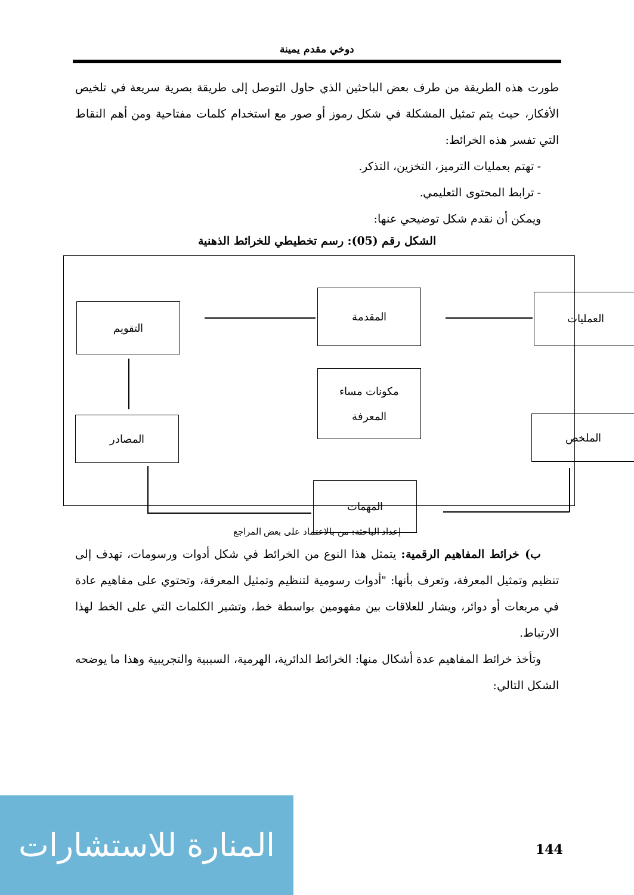دوخي مقدم يمينة
طورت هذه الطريقة من طرف بعض الباحثين الذي حاول التوصل إلى طريقة بصرية سريعة في تلخيص الأفكار، حيث يتم تمثيل المشكلة في شكل رموز أو صور مع استخدام كلمات مفتاحية ومن أهم النقاط التي تفسر هذه الخرائط:
- تهتم بعمليات الترميز، التخزين، التذكر.
- ترابط المحتوى التعليمي.
ويمكن أن نقدم شكل توضيحي عنها:
الشكل رقم (05): رسم تخطيطي للخرائط الذهنية
العمليات
المقدمة
التقويم
مكونات مساء
المعرفة
الملخص
المصادر
المهمات
إعداد الباحثة: من بالاعتماد على بعض المراجع
ب) خرائط المفاهيم الرقمية: يتمثل هذا النوع من الخرائط في شكل أدوات ورسومات، تهدف إلى تنظيم وتمثيل المعرفة، وتعرف بأنها: "أدوات رسومية لتنظيم وتمثيل المعرفة، وتحتوي على مفاهيم عادة في مربعات أو دوائر، ويشار للعلاقات بين مفهومين بواسطة خط، وتشير الكلمات التي على الخط لهذا الارتباط.
وتأخذ خرائط المفاهيم عدة أشكال منها: الخرائط الدائرية، الهرمية، السببية والتجريبية وهذا ما يوضحه الشكل التالي:
المنارة للاستشارات
144